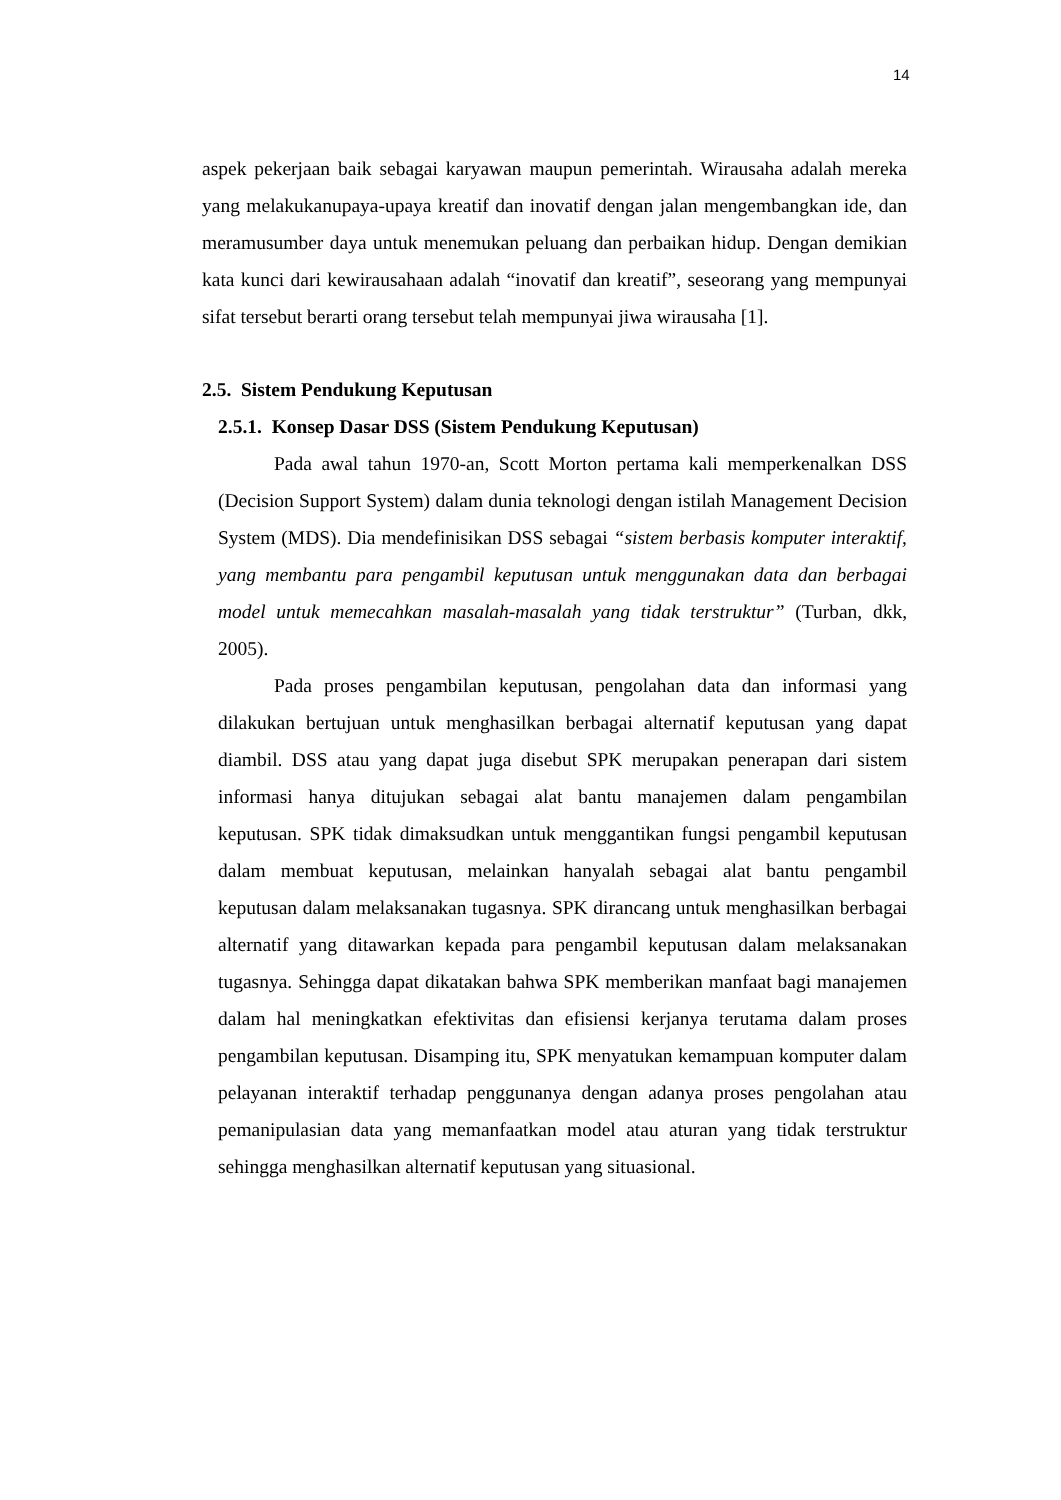14
aspek pekerjaan baik sebagai karyawan maupun pemerintah. Wirausaha adalah mereka yang melakukanupaya-upaya kreatif dan inovatif dengan jalan mengembangkan ide, dan meramusumber daya untuk menemukan peluang dan perbaikan hidup. Dengan demikian kata kunci dari kewirausahaan adalah “inovatif dan kreatif”, seseorang yang mempunyai sifat tersebut berarti orang tersebut telah mempunyai jiwa wirausaha [1].
2.5. Sistem Pendukung Keputusan
2.5.1. Konsep Dasar DSS (Sistem Pendukung Keputusan)
Pada awal tahun 1970-an, Scott Morton pertama kali memperkenalkan DSS (Decision Support System) dalam dunia teknologi dengan istilah Management Decision System (MDS). Dia mendefinisikan DSS sebagai “sistem berbasis komputer interaktif, yang membantu para pengambil keputusan untuk menggunakan data dan berbagai model untuk memecahkan masalah-masalah yang tidak terstruktur” (Turban, dkk, 2005).
Pada proses pengambilan keputusan, pengolahan data dan informasi yang dilakukan bertujuan untuk menghasilkan berbagai alternatif keputusan yang dapat diambil. DSS atau yang dapat juga disebut SPK merupakan penerapan dari sistem informasi hanya ditujukan sebagai alat bantu manajemen dalam pengambilan keputusan. SPK tidak dimaksudkan untuk menggantikan fungsi pengambil keputusan dalam membuat keputusan, melainkan hanyalah sebagai alat bantu pengambil keputusan dalam melaksanakan tugasnya. SPK dirancang untuk menghasilkan berbagai alternatif yang ditawarkan kepada para pengambil keputusan dalam melaksanakan tugasnya. Sehingga dapat dikatakan bahwa SPK memberikan manfaat bagi manajemen dalam hal meningkatkan efektivitas dan efisiensi kerjanya terutama dalam proses pengambilan keputusan. Disamping itu, SPK menyatukan kemampuan komputer dalam pelayanan interaktif terhadap penggunanya dengan adanya proses pengolahan atau pemanipulasian data yang memanfaatkan model atau aturan yang tidak terstruktur sehingga menghasilkan alternatif keputusan yang situasional.